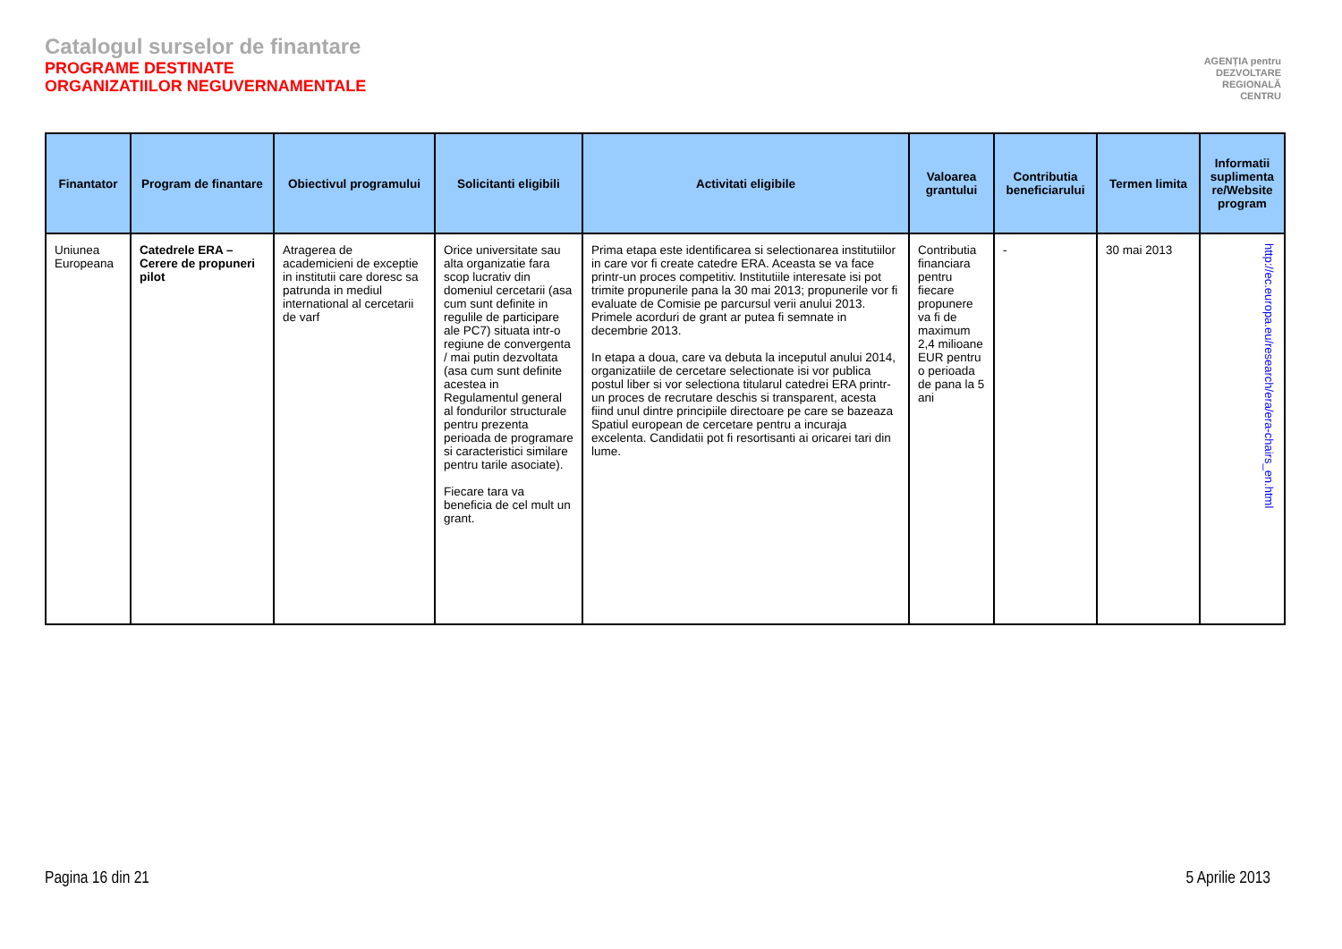Catalogul surselor de finantare
PROGRAME DESTINATE
ORGANIZATIILOR NEGUVERNAMENTALE
AGENȚIA pentru
DEZVOLTARE
REGIONALĂ
CENTRU
| Finantator | Program de finantare | Obiectivul programului | Solicitanti eligibili | Activitati eligibile | Valoarea grantului | Contributia beneficiarului | Termen limita | Informatii suplimenta re/Website program |
| --- | --- | --- | --- | --- | --- | --- | --- | --- |
| Uniunea Europeana | Catedrele ERA – Cerere de propuneri pilot | Atragerea de academicieni de exceptie in institutii care doresc sa patrunda in mediul international al cercetarii de varf | Orice universitate sau alta organizatie fara scop lucrativ din domeniul cercetarii (asa cum sunt definite in regulile de participare ale PC7) situata intr-o regiune de convergenta / mai putin dezvoltata (asa cum sunt definite acestea in Regulamentul general al fondurilor structurale pentru prezenta perioada de programare si caracteristici similare pentru tarile asociate). Fiecare tara va beneficia de cel mult un grant. | Prima etapa este identificarea si selectionarea institutiilor in care vor fi create catedre ERA. Aceasta se va face printr-un proces competitiv. Institutiile interesate isi pot trimite propunerile pana la 30 mai 2013; propunerile vor fi evaluate de Comisie pe parcursul verii anului 2013. Primele acorduri de grant ar putea fi semnate in decembrie 2013. In etapa a doua, care va debuta la inceputul anului 2014, organizatiile de cercetare selectionate isi vor publica postul liber si vor selectiona titularul catedrei ERA printr-un proces de recrutare deschis si transparent, acesta fiind unul dintre principiile directoare pe care se bazeaza Spatiul european de cercetare pentru a incuraja excelenta. Candidatii pot fi resortisanti ai oricarei tari din lume. | Contributia financiara pentru fiecare propunere va fi de maximum 2,4 milioane EUR pentru o perioada de pana la 5 ani | - | 30 mai 2013 | http://ec.europa.eu/research/era/era-chairs_en.html |
Pagina 16 din 21 5 Aprilie 2013